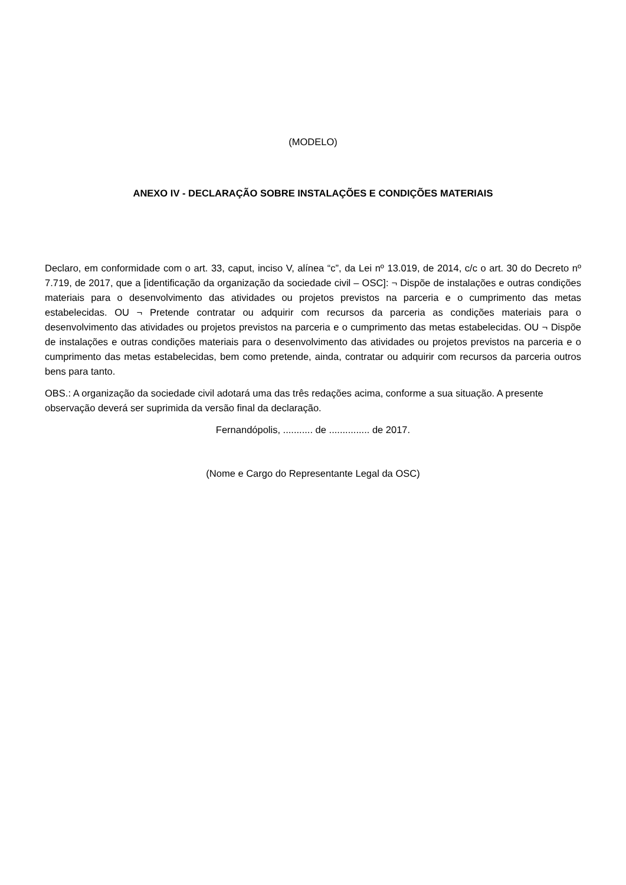(MODELO)
ANEXO IV - DECLARAÇÃO SOBRE INSTALAÇÕES E CONDIÇÕES MATERIAIS
Declaro, em conformidade com o art. 33, caput, inciso V, alínea “c”, da Lei nº 13.019, de 2014, c/c o art. 30 do Decreto nº 7.719, de 2017, que a [identificação da organização da sociedade civil – OSC]: ¬ Dispõe de instalações e outras condições materiais para o desenvolvimento das atividades ou projetos previstos na parceria e o cumprimento das metas estabelecidas. OU ¬ Pretende contratar ou adquirir com recursos da parceria as condições materiais para o desenvolvimento das atividades ou projetos previstos na parceria e o cumprimento das metas estabelecidas. OU ¬ Dispõe de instalações e outras condições materiais para o desenvolvimento das atividades ou projetos previstos na parceria e o cumprimento das metas estabelecidas, bem como pretende, ainda, contratar ou adquirir com recursos da parceria outros bens para tanto.
OBS.: A organização da sociedade civil adotará uma das três redações acima, conforme a sua situação. A presente observação deverá ser suprimida da versão final da declaração.
Fernandópolis, ........... de ............... de 2017.
(Nome e Cargo do Representante Legal da OSC)